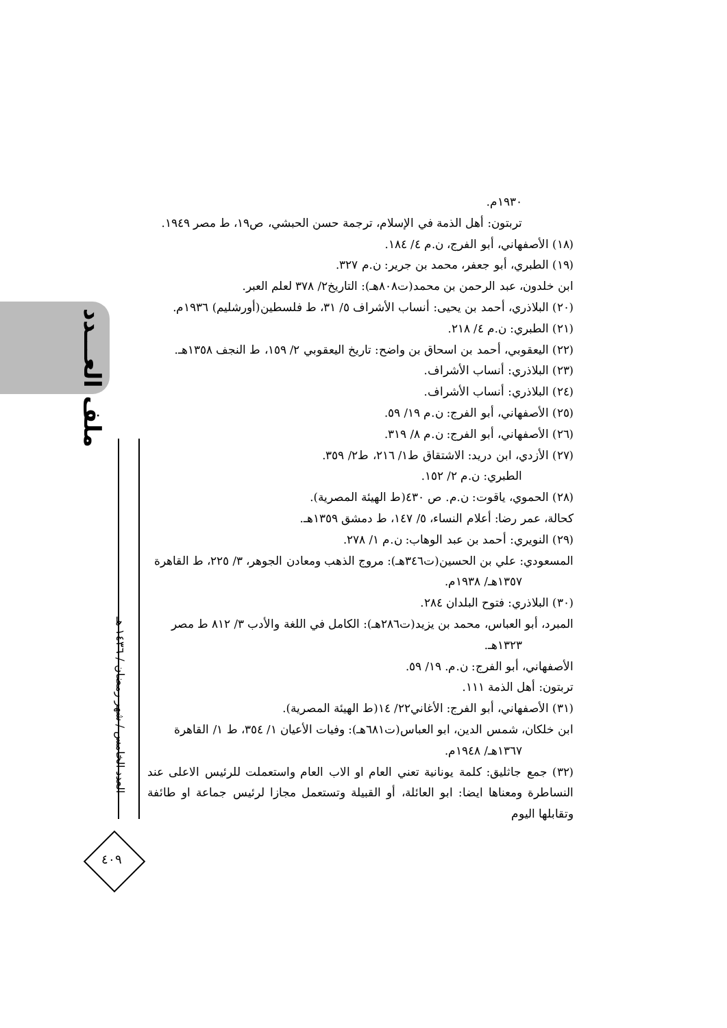ملف العـــدد
العدد الخامس / شهر رمضان / ١٤٣٦ هـ
٤٠٩
١٩٣٠م.
تربتون: أهل الذمة في الإسلام، ترجمة حسن الحبشي، ص١٩، ط مصر ١٩٤٩.
(١٨) الأصفهاني، أبو الفرج، ن.م ٤/ ١٨٤.
(١٩) الطبري، أبو جعفر، محمد بن جرير: ن.م ٣٢٧.
ابن خلدون، عبد الرحمن بن محمد(ت٨٠٨هـ): التاريخ٢/ ٣٧٨ لعلم العبر.
(٢٠) البلاذري، أحمد بن يحيى: أنساب الأشراف ٥/ ٣١، ط فلسطين(أورشليم) ١٩٣٦م.
(٢١) الطبري: ن.م ٤/ ٢١٨.
(٢٢) اليعقوبي، أحمد بن اسحاق بن واضح: تاريخ اليعقوبي ٢/ ١٥٩، ط النجف ١٣٥٨هـ.
(٢٣) البلاذري: أنساب الأشراف.
(٢٤) البلاذري: أنساب الأشراف.
(٢٥) الأصفهاني، أبو الفرج: ن.م ١٩/ ٥٩.
(٢٦) الأصفهاني، أبو الفرج: ن.م ٨/ ٣١٩.
(٢٧) الأزدي، ابن دريد: الاشتقاق ط١/ ٢١٦، ط٢/ ٣٥٩.
الطبري: ن.م ٢/ ١٥٢.
(٢٨) الحموي، ياقوت: ن.م. ص ٤٣٠(ط الهيئة المصرية).
كحالة، عمر رضا: أعلام النساء، ٥/ ١٤٧، ط دمشق ١٣٥٩هـ.
(٢٩) النويري: أحمد بن عبد الوهاب: ن.م ١/ ٢٧٨.
المسعودي: علي بن الحسين(ت٣٤٦هـ): مروج الذهب ومعادن الجوهر، ٣/ ٢٢٥، ط القاهرة
١٣٥٧هـ/ ١٩٣٨م.
(٣٠) البلاذري: فتوح البلدان ٢٨٤.
المبرد، أبو العباس، محمد بن يزيد(ت٢٨٦هـ): الكامل في اللغة والأدب ٣/ ٨١٢ ط مصر
١٣٢٣هـ.
الأصفهاني، أبو الفرج: ن.م. ١٩/ ٥٩.
تربتون: أهل الذمة ١١١.
(٣١) الأصفهاني، أبو الفرج: الأغاني٢٢/ ١٤(ط الهيئة المصرية).
ابن خلكان، شمس الدين، ابو العباس(ت٦٨١هـ): وفيات الأعيان ١/ ٣٥٤، ط ١/ القاهرة
١٣٦٧هـ/ ١٩٤٨م.
(٣٢) جمع جاثليق: كلمة يونانية تعني العام او الاب العام واستعملت للرئيس الاعلى عند النساطرة ومعناها ايضا: ابو العائلة، أو القبيلة وتستعمل مجازا لرئيس جماعة او طائفة وتقابلها اليوم